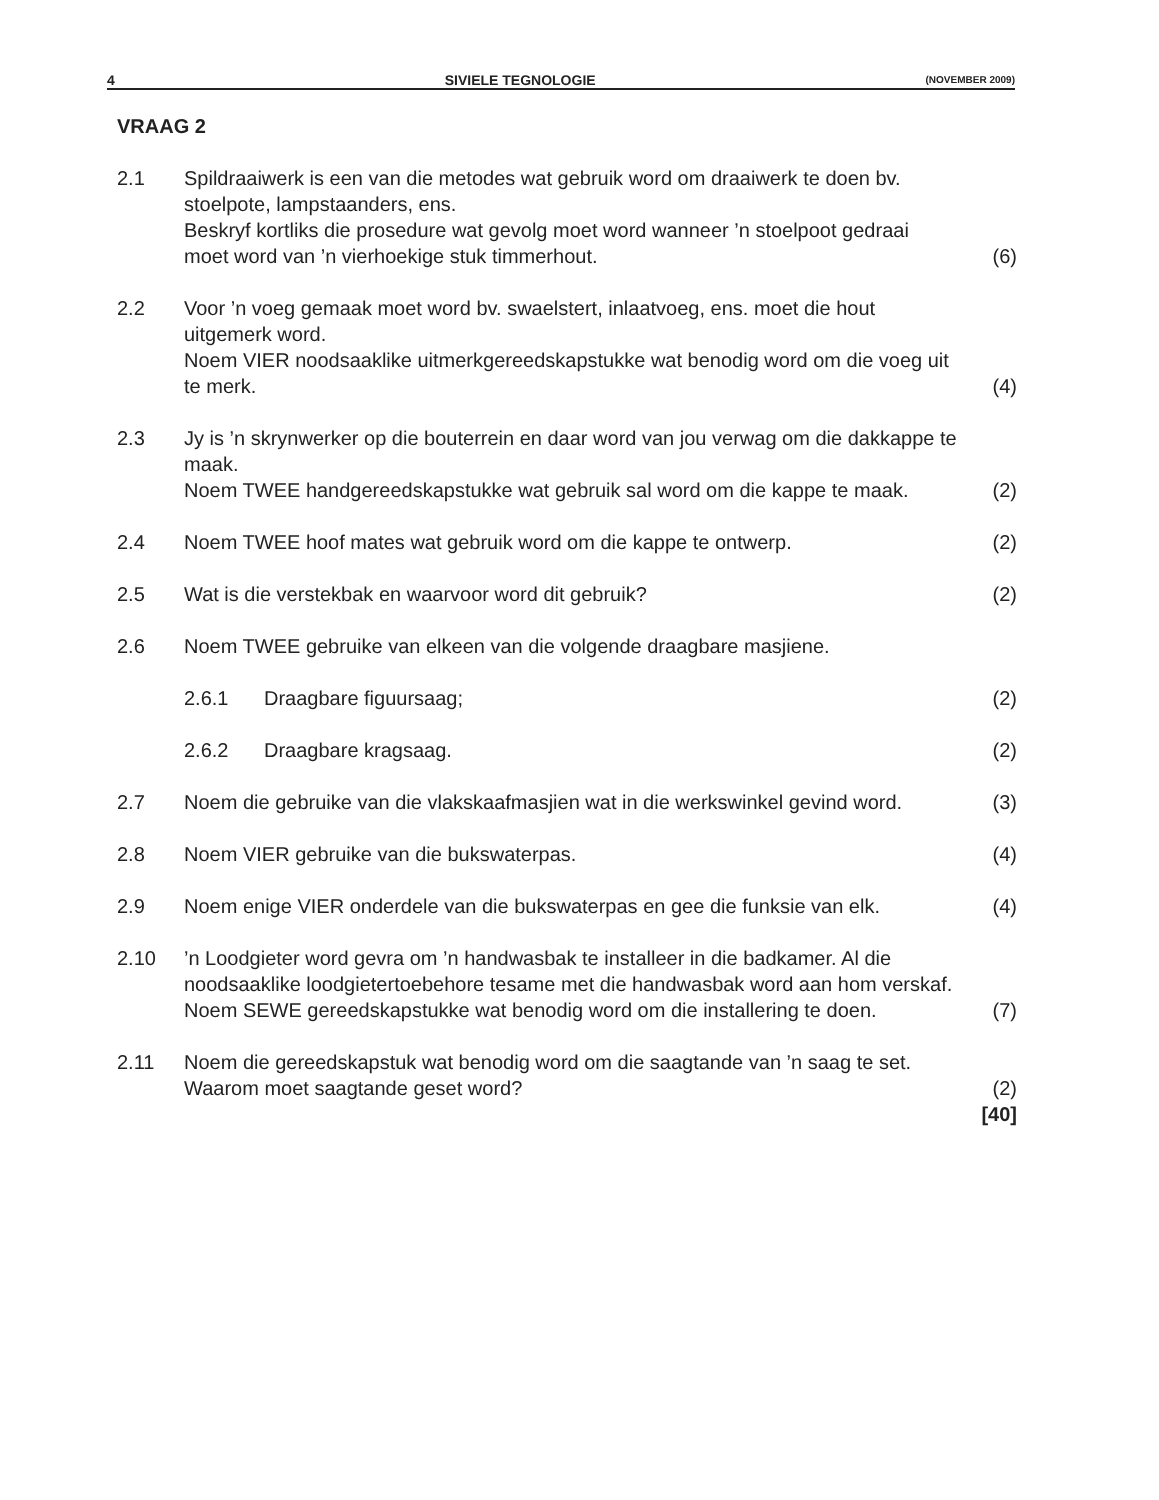4 SIVIELE TEGNOLOGIE (NOVEMBER 2009)
VRAAG 2
| 2.1 | Spildraaiwerk is een van die metodes wat gebruik word om draaiwerk te doen bv. stoelpote, lampstaanders, ens. Beskryf kortliks die prosedure wat gevolg moet word wanneer ’n stoelpoot gedraai moet word van ’n vierhoekige stuk timmerhout. | (6) |
| 2.2 | Voor ’n voeg gemaak moet word bv. swaelstert, inlaatvoeg, ens. moet die hout uitgemerk word. Noem VIER noodsaaklike uitmerkgereedskapstukke wat benodig word om die voeg uit te merk. | (4) |
| 2.3 | Jy is ’n skrynwerker op die bouterrein en daar word van jou verwag om die dakkappe te maak. Noem TWEE handgereedskapstukke wat gebruik sal word om die kappe te maak. | (2) |
| 2.4 | Noem TWEE hoof mates wat gebruik word om die kappe te ontwerp. | (2) |
| 2.5 | Wat is die verstekbak en waarvoor word dit gebruik? | (2) |
| 2.6 | Noem TWEE gebruike van elkeen van die volgende draagbare masjiene. | |
| | 2.6.1 Draagbare figuursaag; | (2) |
| | 2.6.2 Draagbare kragsaag. | (2) |
| 2.7 | Noem die gebruike van die vlakskaafmasjien wat in die werkswinkel gevind word. | (3) |
| 2.8 | Noem VIER gebruike van die bukswaterpas. | (4) |
| 2.9 | Noem enige VIER onderdele van die bukswaterpas en gee die funksie van elk. | (4) |
| 2.10 | ’n Loodgieter word gevra om ’n handwasbak te installeer in die badkamer. Al die noodsaaklike loodgietertoebehore tesame met die handwasbak word aan hom verskaf. Noem SEWE gereedskapstukke wat benodig word om die installering te doen. | (7) |
| 2.11 | Noem die gereedskapstuk wat benodig word om die saagtande van ’n saag te set. Waarom moet saagtande geset word? | (2) |
| | | [40] |